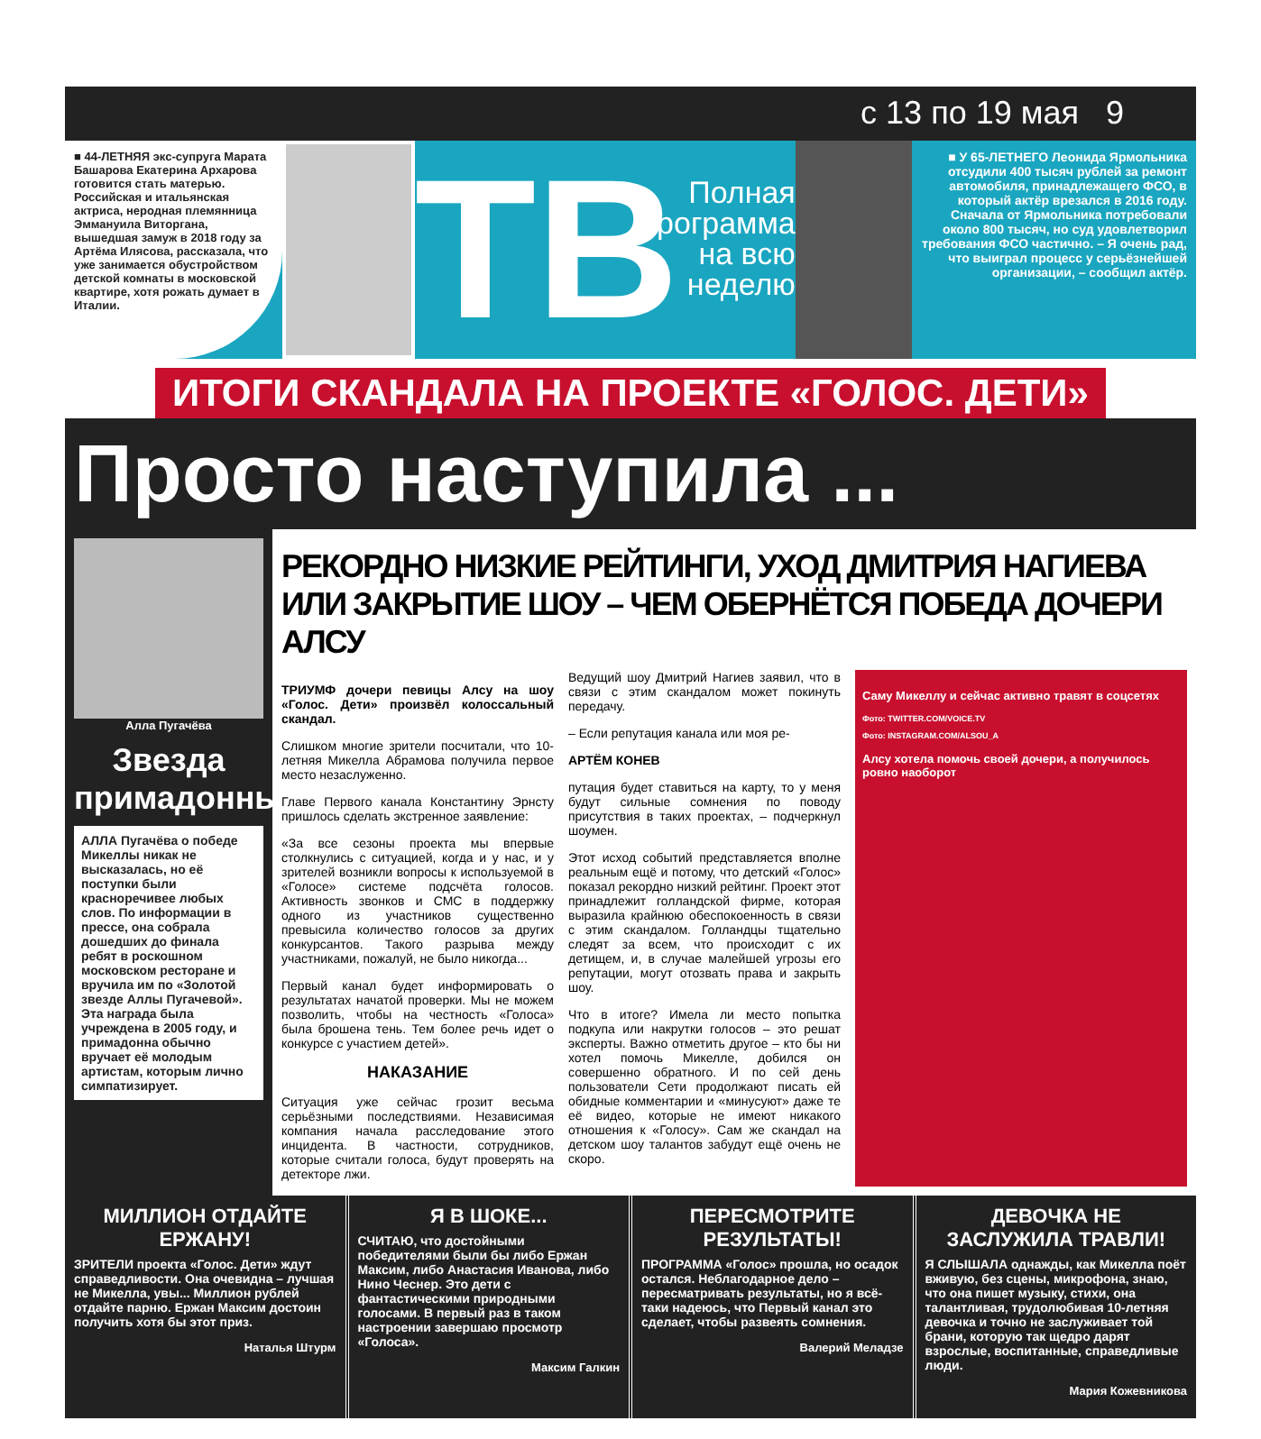с 13 по 19 мая 9
■ 44-ЛЕТНЯЯ экс-супруга Марата Башарова Екатерина Архарова готовится стать матерью. Российская и итальянская актриса, неродная племянница Эммануила Виторгана, вышедшая замуж в 2018 году за Артёма Илясова, рассказала, что уже занимается обустройством детской комнаты в московской квартире, хотя рожать думает в Италии.
ТВ
Полная программа на всю неделю
■ У 65-ЛЕТНЕГО Леонида Ярмольника отсудили 400 тысяч рублей за ремонт автомобиля, принадлежащего ФСО, в который актёр врезался в 2016 году. Сначала от Ярмольника потребовали около 800 тысяч, но суд удовлетворил требования ФСО частично. – Я очень рад, что выиграл процесс у серьёзнейшей организации, – сообщил актёр.
ИТОГИ СКАНДАЛА НА ПРОЕКТЕ «ГОЛОС. ДЕТИ»
Просто наступила ...
Алла Пугачёва
Звезда примадонны
АЛЛА Пугачёва о победе Микеллы никак не высказалась, но её поступки были красноречивее любых слов. По информации в прессе, она собрала дошедших до финала ребят в роскошном московском ресторане и вручила им по «Золотой звезде Аллы Пугачевой». Эта награда была учреждена в 2005 году, и примадонна обычно вручает её молодым артистам, которым лично симпатизирует.
РЕКОРДНО НИЗКИЕ РЕЙТИНГИ, УХОД ДМИТРИЯ НАГИЕВА ИЛИ ЗАКРЫТИЕ ШОУ – ЧЕМ ОБЕРНЁТСЯ ПОБЕДА ДОЧЕРИ АЛСУ
ТРИУМФ дочери певицы Алсу на шоу «Голос. Дети» произвёл колоссальный скандал.
Слишком многие зрители посчитали, что 10-летняя Микелла Абрамова получила первое место незаслуженно.
Главе Первого канала Константину Эрнсту пришлось сделать экстренное заявление:
«За все сезоны проекта мы впервые столкнулись с ситуацией, когда и у нас, и у зрителей возникли вопросы к используемой в «Голосе» системе подсчёта голосов. Активность звонков и СМС в поддержку одного из участников существенно превысила количество голосов за других конкурсантов. Такого разрыва между участниками, пожалуй, не было никогда...
Первый канал будет информировать о результатах начатой проверки. Мы не можем позволить, чтобы на честность «Голоса» была брошена тень. Тем более речь идет о конкурсе с участием детей».
НАКАЗАНИЕ
Ситуация уже сейчас грозит весьма серьёзными последствиями. Независимая компания начала расследование этого инцидента. В частности, сотрудников, которые считали голоса, будут проверять на детекторе лжи.
Ведущий шоу Дмитрий Нагиев заявил, что в связи с этим скандалом может покинуть передачу.
– Если репутация канала или моя ре-
АРТЁМ КОНЕВ
путация будет ставиться на карту, то у меня будут сильные сомнения по поводу присутствия в таких проектах, – подчеркнул шоумен.
Этот исход событий представляется вполне реальным ещё и потому, что детский «Голос» показал рекордно низкий рейтинг. Проект этот принадлежит голландской фирме, которая выразила крайнюю обеспокоенность в связи с этим скандалом. Голландцы тщательно следят за всем, что происходит с их детищем, и, в случае малейшей угрозы его репутации, могут отозвать права и закрыть шоу.
Что в итоге? Имела ли место попытка подкупа или накрутки голосов – это решат эксперты. Важно отметить другое – кто бы ни хотел помочь Микелле, добился он совершенно обратного. И по сей день пользователи Сети продолжают писать ей обидные комментарии и «минусуют» даже те её видео, которые не имеют никакого отношения к «Голосу». Сам же скандал на детском шоу талантов забудут ещё очень не скоро.
Саму Микеллу и сейчас активно травят в соцсетях
Фото: TWITTER.COM/VOICE.TV
Фото: INSTAGRAM.COM/ALSOU_A
Алсу хотела помочь своей дочери, а получилось ровно наоборот
МИЛЛИОН ОТДАЙТЕ ЕРЖАНУ!
ЗРИТЕЛИ проекта «Голос. Дети» ждут справедливости. Она очевидна – лучшая не Микелла, увы... Миллион рублей отдайте парню. Ержан Максим достоин получить хотя бы этот приз.
Наталья Штурм
Я В ШОКЕ...
СЧИТАЮ, что достойными победителями были бы либо Ержан Максим, либо Анастасия Иванова, либо Нино Чеснер. Это дети с фантастическими природными голосами. В первый раз в таком настроении завершаю просмотр «Голоса».
Максим Галкин
ПЕРЕСМОТРИТЕ РЕЗУЛЬТАТЫ!
ПРОГРАММА «Голос» прошла, но осадок остался. Неблагодарное дело – пересматривать результаты, но я всё-таки надеюсь, что Первый канал это сделает, чтобы развеять сомнения.
Валерий Меладзе
ДЕВОЧКА НЕ ЗАСЛУЖИЛА ТРАВЛИ!
Я СЛЫШАЛА однажды, как Микелла поёт вживую, без сцены, микрофона, знаю, что она пишет музыку, стихи, она талантливая, трудолюбивая 10-летняя девочка и точно не заслуживает той брани, которую так щедро дарят взрослые, воспитанные, справедливые люди.
Мария Кожевникова